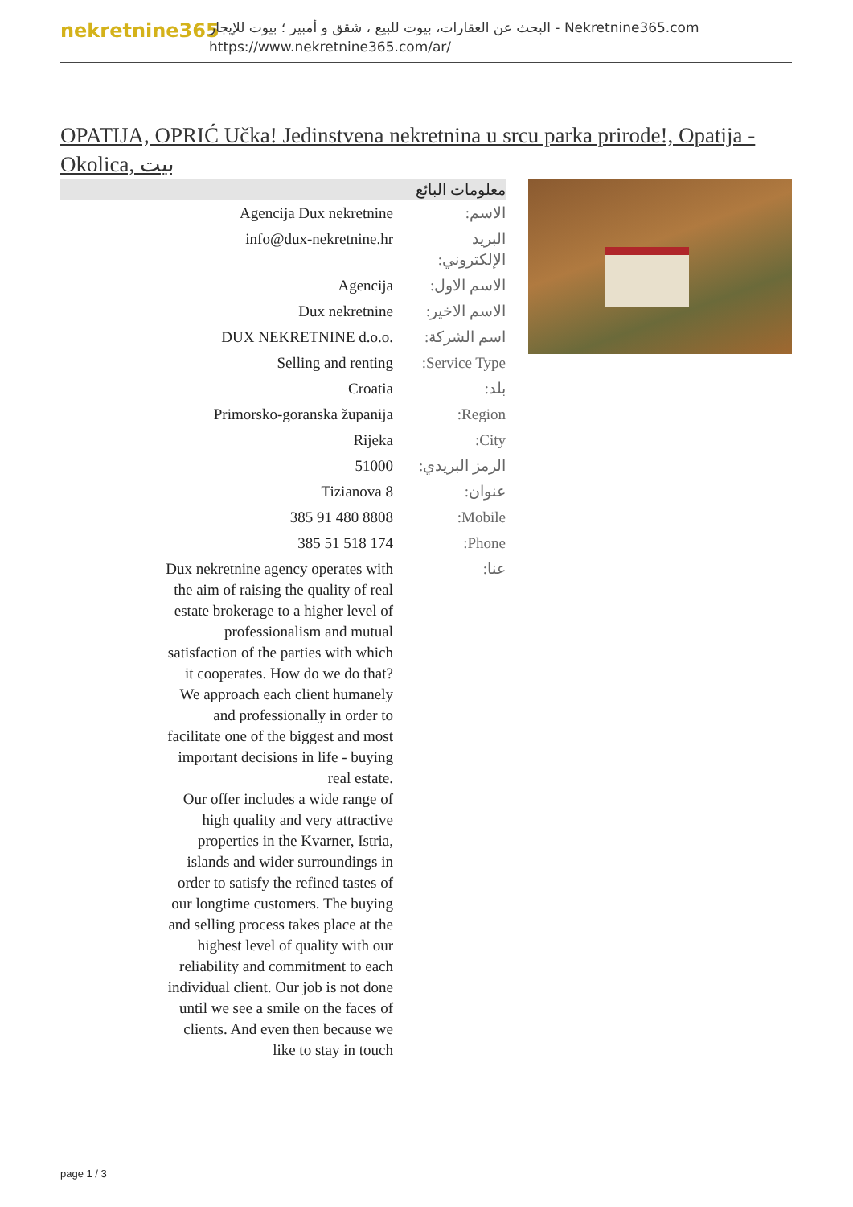nekretnine365
البحث عن العقارات، بيوت للبيع ، شقق و أمبير ؛ بيوت للإيجار - Nekretnine365.com
https://www.nekretnine365.com/ar/
OPATIJA, OPRIĆ Učka! Jedinstvena nekretnina u srcu parka prirode!, Opatija - Okolica, بيت
| معلومات البائع | |
| --- | --- |
| الاسم: | Agencija Dux nekretnine |
| البريد الإلكتروني: | info@dux-nekretnine.hr |
| الاسم الاول: | Agencija |
| الاسم الاخير: | Dux nekretnine |
| اسم الشركة: | DUX NEKRETNINE d.o.o. |
| Service Type: | Selling and renting |
| بلد: | Croatia |
| Region: | Primorsko-goranska županija |
| City: | Rijeka |
| الرمز البريدي: | 51000 |
| عنوان: | Tizianova 8 |
| Mobile: | 385 91 480 8808 |
| Phone: | 385 51 518 174 |
| عنا: | Dux nekretnine agency operates with the aim of raising the quality of real estate brokerage to a higher level of professionalism and mutual satisfaction of the parties with which it cooperates. How do we do that? We approach each client humanely and professionally in order to facilitate one of the biggest and most important decisions in life - buying real estate. Our offer includes a wide range of high quality and very attractive properties in the Kvarner, Istria, islands and wider surroundings in order to satisfy the refined tastes of our longtime customers. The buying and selling process takes place at the highest level of quality with our reliability and commitment to each individual client. Our job is not done until we see a smile on the faces of clients. And even then because we like to stay in touch |
page 1 / 3